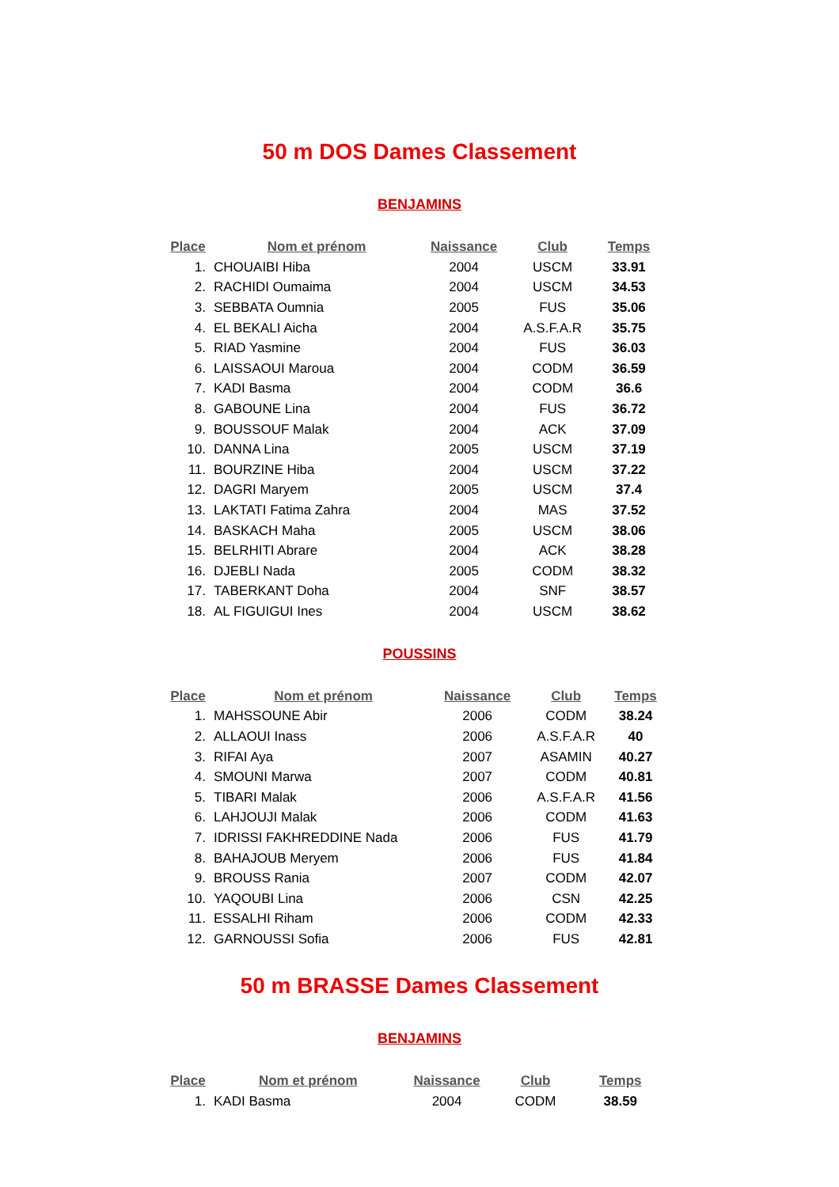50 m DOS Dames Classement
BENJAMINS
| Place | Nom et prénom | Naissance | Club | Temps |
| --- | --- | --- | --- | --- |
| 1. | CHOUAIBI Hiba | 2004 | USCM | 33.91 |
| 2. | RACHIDI Oumaima | 2004 | USCM | 34.53 |
| 3. | SEBBATA Oumnia | 2005 | FUS | 35.06 |
| 4. | EL BEKALI Aicha | 2004 | A.S.F.A.R | 35.75 |
| 5. | RIAD Yasmine | 2004 | FUS | 36.03 |
| 6. | LAISSAOUI Maroua | 2004 | CODM | 36.59 |
| 7. | KADI Basma | 2004 | CODM | 36.6 |
| 8. | GABOUNE Lina | 2004 | FUS | 36.72 |
| 9. | BOUSSOUF Malak | 2004 | ACK | 37.09 |
| 10. | DANNA Lina | 2005 | USCM | 37.19 |
| 11. | BOURZINE Hiba | 2004 | USCM | 37.22 |
| 12. | DAGRI Maryem | 2005 | USCM | 37.4 |
| 13. | LAKTATI Fatima Zahra | 2004 | MAS | 37.52 |
| 14. | BASKACH Maha | 2005 | USCM | 38.06 |
| 15. | BELRHITI Abrare | 2004 | ACK | 38.28 |
| 16. | DJEBLI Nada | 2005 | CODM | 38.32 |
| 17. | TABERKANT Doha | 2004 | SNF | 38.57 |
| 18. | AL FIGUIGUI Ines | 2004 | USCM | 38.62 |
POUSSINS
| Place | Nom et prénom | Naissance | Club | Temps |
| --- | --- | --- | --- | --- |
| 1. | MAHSSOUNE Abir | 2006 | CODM | 38.24 |
| 2. | ALLAOUI Inass | 2006 | A.S.F.A.R | 40 |
| 3. | RIFAI Aya | 2007 | ASAMIN | 40.27 |
| 4. | SMOUNI Marwa | 2007 | CODM | 40.81 |
| 5. | TIBARI Malak | 2006 | A.S.F.A.R | 41.56 |
| 6. | LAHJOUJI Malak | 2006 | CODM | 41.63 |
| 7. | IDRISSI FAKHREDDINE Nada | 2006 | FUS | 41.79 |
| 8. | BAHAJOUB Meryem | 2006 | FUS | 41.84 |
| 9. | BROUSS Rania | 2007 | CODM | 42.07 |
| 10. | YAQOUBI Lina | 2006 | CSN | 42.25 |
| 11. | ESSALHI Riham | 2006 | CODM | 42.33 |
| 12. | GARNOUSSI Sofia | 2006 | FUS | 42.81 |
50 m BRASSE Dames Classement
BENJAMINS
| Place | Nom et prénom | Naissance | Club | Temps |
| --- | --- | --- | --- | --- |
| 1. | KADI Basma | 2004 | CODM | 38.59 |